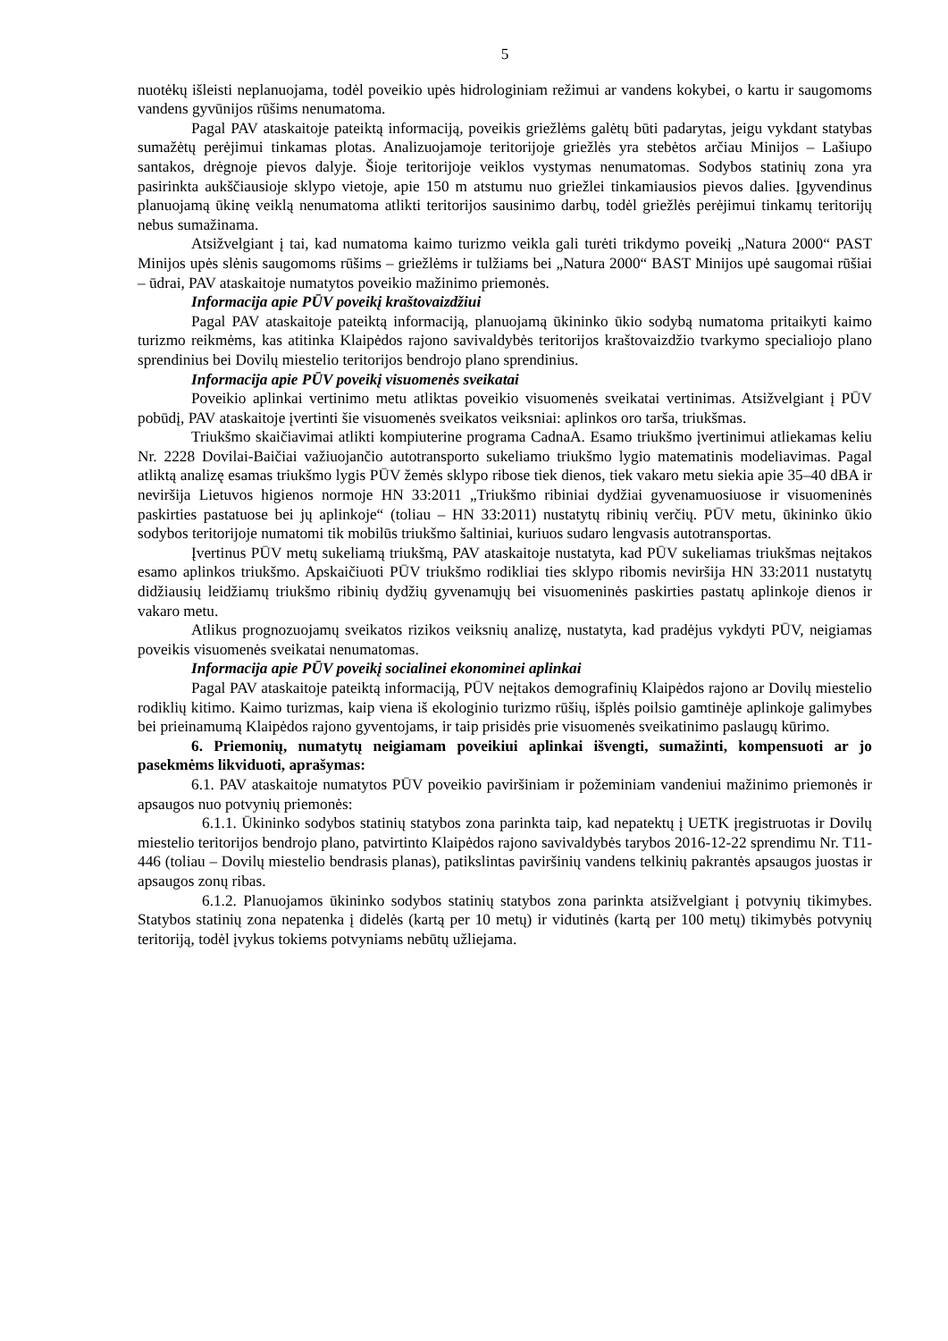5
nuotėkų išleisti neplanuojama, todėl poveikio upės hidrologiniam režimui ar vandens kokybei, o kartu ir saugomoms vandens gyvūnijos rūšims nenumatoma.
Pagal PAV ataskaitoje pateiktą informaciją, poveikis griežlėms galėtų būti padarytas, jeigu vykdant statybas sumažėtų perėjimui tinkamas plotas. Analizuojamoje teritorijoje griežlės yra stebėtos arčiau Minijos – Lašiupo santakos, drėgnoje pievos dalyje. Šioje teritorijoje veiklos vystymas nenumatomas. Sodybos statinių zona yra pasirinkta aukščiausioje sklypo vietoje, apie 150 m atstumu nuo griežlei tinkamiausios pievos dalies. Įgyvendinus planuojamą ūkinę veiklą nenumatoma atlikti teritorijos sausinimo darbų, todėl griežlės perėjimui tinkamų teritorijų nebus sumažinama.
Atsižvelgiant į tai, kad numatoma kaimo turizmo veikla gali turėti trikdymo poveikį „Natura 2000“ PAST Minijos upės slėnis saugomoms rūšims – griežlėms ir tulžiams bei „Natura 2000“ BAST Minijos upė saugomai rūšiai – ūdrai, PAV ataskaitoje numatytos poveikio mažinimo priemonės.
Informacija apie PŪV poveikį kraštovaizdžiui
Pagal PAV ataskaitoje pateiktą informaciją, planuojamą ūkininko ūkio sodybą numatoma pritaikyti kaimo turizmo reikmėms, kas atitinka Klaipėdos rajono savivaldybės teritorijos kraštovaizdžio tvarkymo specialiojo plano sprendinius bei Dovilų miestelio teritorijos bendrojo plano sprendinius.
Informacija apie PŪV poveikį visuomenės sveikatai
Poveikio aplinkai vertinimo metu atliktas poveikio visuomenės sveikatai vertinimas. Atsižvelgiant į PŪV pobūdį, PAV ataskaitoje įvertinti šie visuomenės sveikatos veiksniai: aplinkos oro tarša, triukšmas.
Triukšmo skaičiavimai atlikti kompiuterine programa CadnaA. Esamo triukšmo įvertinimui atliekamas keliu Nr. 2228 Dovilai-Baičiai važiuojančio autotransporto sukeliamo triukšmo lygio matematinis modeliavimas. Pagal atliktą analizę esamas triukšmo lygis PŪV žemės sklypo ribose tiek dienos, tiek vakaro metu siekia apie 35–40 dBA ir neviršija Lietuvos higienos normoje HN 33:2011 „Triukšmo ribiniai dydžiai gyvenamuosiuose ir visuomeninės paskirties pastatuose bei jų aplinkoje“ (toliau – HN 33:2011) nustatytų ribinių verčių. PŪV metu, ūkininko ūkio sodybos teritorijoje numatomi tik mobilūs triukšmo šaltiniai, kuriuos sudaro lengvasis autotransportas.
Įvertinus PŪV metų sukeliamą triukšmą, PAV ataskaitoje nustatyta, kad PŪV sukeliamas triukšmas neįtakos esamo aplinkos triukšmo. Apskaičiuoti PŪV triukšmo rodikliai ties sklypo ribomis neviršija HN 33:2011 nustatytų didžiausių leidžiamų triukšmo ribinių dydžių gyvenamųjų bei visuomeninės paskirties pastatų aplinkoje dienos ir vakaro metu.
Atlikus prognozuojamų sveikatos rizikos veiksnių analizę, nustatyta, kad pradėjus vykdyti PŪV, neigiamas poveikis visuomenės sveikatai nenumatomas.
Informacija apie PŪV poveikį socialinei ekonominei aplinkai
Pagal PAV ataskaitoje pateiktą informaciją, PŪV neįtakos demografinių Klaipėdos rajono ar Dovilų miestelio rodiklių kitimo. Kaimo turizmas, kaip viena iš ekologinio turizmo rūšių, išplės poilsio gamtinėje aplinkoje galimybes bei prieinamumą Klaipėdos rajono gyventojams, ir taip prisidės prie visuomenės sveikatinimo paslaugų kūrimo.
6. Priemonių, numatytų neigiamam poveikiui aplinkai išvengti, sumažinti, kompensuoti ar jo pasekmėms likviduoti, aprašymas:
6.1. PAV ataskaitoje numatytos PŪV poveikio paviršiniam ir požeminiam vandeniui mažinimo priemonės ir apsaugos nuo potvynių priemonės:
6.1.1. Ūkininko sodybos statinių statybos zona parinkta taip, kad nepatektų į UETK įregistruotas ir Dovilų miestelio teritorijos bendrojo plano, patvirtinto Klaipėdos rajono savivaldybės tarybos 2016-12-22 sprendimu Nr. T11-446 (toliau – Dovilų miestelio bendrasis planas), patikslintas paviršinių vandens telkinių pakrantės apsaugos juostas ir apsaugos zonų ribas.
6.1.2. Planuojamos ūkininko sodybos statinių statybos zona parinkta atsižvelgiant į potvynių tikimybes. Statybos statinių zona nepatenka į didelės (kartą per 10 metų) ir vidutinės (kartą per 100 metų) tikimybės potvynių teritoriją, todėl įvykus tokiems potvyniams nebūtų užliejama.